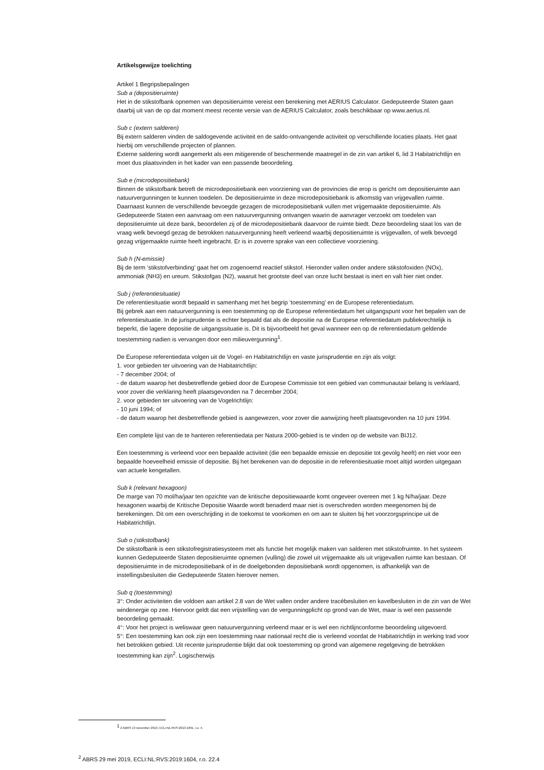Artikelsgewijze toelichting
Artikel 1 Begripsbepalingen
Sub a (depositieruimte)
Het in de stikstofbank opnemen van depositieruimte vereist een berekening met AERIUS Calculator. Gedeputeerde Staten gaan daarbij uit van de op dat moment meest recente versie van de AERIUS Calculator, zoals beschikbaar op www.aerius.nl.
Sub c (extern salderen)
Bij extern salderen vinden de saldogevende activiteit en de saldo-ontvangende activiteit op verschillende locaties plaats. Het gaat hierbij om verschillende projecten of plannen.
Externe saldering wordt aangemerkt als een mitigerende of beschermende maatregel in de zin van artikel 6, lid 3 Habitatrichtlijn en moet dus plaatsvinden in het kader van een passende beoordeling.
Sub e (microdepositiebank)
Binnen de stikstofbank betreft de microdepositiebank een voorziening van de provincies die erop is gericht om depositieruimte aan natuurvergunningen te kunnen toedelen. De depositieruimte in deze microdepositiebank is afkomstig van vrijgevallen ruimte. Daarnaast kunnen de verschillende bevoegde gezagen de microdepositiebank vullen met vrijgemaakte depositieruimte. Als Gedeputeerde Staten een aanvraag om een natuurvergunning ontvangen waarin de aanvrager verzoekt om toedelen van depositieruimte uit deze bank, beoordelen zij of de microdepositiebank daarvoor de ruimte biedt. Deze beoordeling staat los van de vraag welk bevoegd gezag de betrokken natuurvergunning heeft verleend waarbij depositieruimte is vrijgevallen, of welk bevoegd gezag vrijgemaakte ruimte heeft ingebracht. Er is in zoverre sprake van een collectieve voorziening.
Sub h (N-emissie)
Bij de term ‘stikstofverbinding’ gaat het om zogenoemd reactief stikstof. Hieronder vallen onder andere stikstofoxiden (NOx), ammoniak (NH3) en ureum. Stikstofgas (N2), waaruit het grootste deel van onze lucht bestaat is inert en valt hier niet onder.
Sub j (referentiesituatie)
De referentiesituatie wordt bepaald in samenhang met het begrip ‘toestemming’ en de Europese referentiedatum.
Bij gebrek aan een natuurvergunning is een toestemming op de Europese referentiedatum het uitgangspunt voor het bepalen van de referentiesituatie. In de jurisprudentie is echter bepaald dat als de depositie na de Europese referentiedatum publiekrechtelijk is beperkt, die lagere depositie de uitgangssituatie is. Dit is bijvoorbeeld het geval wanneer een op de referentiedatum geldende toestemming nadien is vervangen door een milieuvergunning<sup>1</sup>.
De Europese referentiedata volgen uit de Vogel- en Habitatrichtlijn en vaste jurisprudentie en zijn als volgt:
1. voor gebieden ter uitvoering van de Habitatrichtlijn:
- 7 december 2004; of
- de datum waarop het desbetreffende gebied door de Europese Commissie tot een gebied van communautair belang is verklaard, voor zover die verklaring heeft plaatsgevonden na 7 december 2004;
2. voor gebieden ter uitvoering van de Vogelrichtlijn:
- 10 juni 1994; of
- de datum waarop het desbetreffende gebied is aangewezen, voor zover die aanwijzing heeft plaatsgevonden na 10 juni 1994.
Een complete lijst van de te hanteren referentiedata per Natura 2000-gebied is te vinden op de website van BIJ12.
Een toestemming is verleend voor een bepaalde activiteit (die een bepaalde emissie en depositie tot gevolg heeft) en niet voor een bepaalde hoeveelheid emissie of depositie. Bij het berekenen van de depositie in de referentiesituatie moet altijd worden uitgegaan van actuele kengetallen.
Sub k (relevant hexagoon)
De marge van 70 mol/ha/jaar ten opzichte van de kritische depositiewaarde komt ongeveer overeen met 1 kg N/ha/jaar. Deze hexagonen waarbij de Kritische Depositie Waarde wordt benaderd maar niet is overschreden worden meegenomen bij de berekeningen. Dit om een overschrijding in de toekomst te voorkomen en om aan te sluiten bij het voorzorgsprincipe uit de Habitatrichtlijn.
Sub o (stikstofbank)
De stikstofbank is een stikstofregistratiesysteem met als functie het mogelijk maken van salderen met stikstofruimte. In het systeem kunnen Gedeputeerde Staten depositieruimte opnemen (vulling) die zowel uit vrijgemaakte als uit vrijgevallen ruimte kan bestaan. Of depositieruimte in de microdepositiebank of in de doelgebonden depositiebank wordt opgenomen, is afhankelijk van de instellingsbesluiten die Gedeputeerde Staten hierover nemen.
Sub q (toestemming)
3°: Onder activiteiten die voldoen aan artikel 2.8 van de Wet vallen onder andere tracébesluiten en kavelbesluiten in de zin van de Wet windenergie op zee. Hiervoor geldt dat een vrijstelling van de vergunningplicht op grond van de Wet, maar is wel een passende beoordeling gemaakt.
4°: Voor het project is weliswaar geen natuurvergunning verleend maar er is wel een richtlijnconforme beoordeling uitgevoerd.
5°: Een toestemming kan ook zijn een toestemming naar nationaal recht die is verleend voordat de Habitatrichtlijn in werking trad voor het betrokken gebied. Uit recente jurisprudentie blijkt dat ook toestemming op grond van algemene regelgeving de betrokken toestemming kan zijn<sup>2</sup>. Logischerwijs
<sup>1</sup> 2 ABRS 13 november 2013, ECLI:NL:RVS:2013:1891, r.o. 4.
<sup>2</sup> ABRS 29 mei 2019, ECLI:NL:RVS:2019:1604, r.o. 22.4